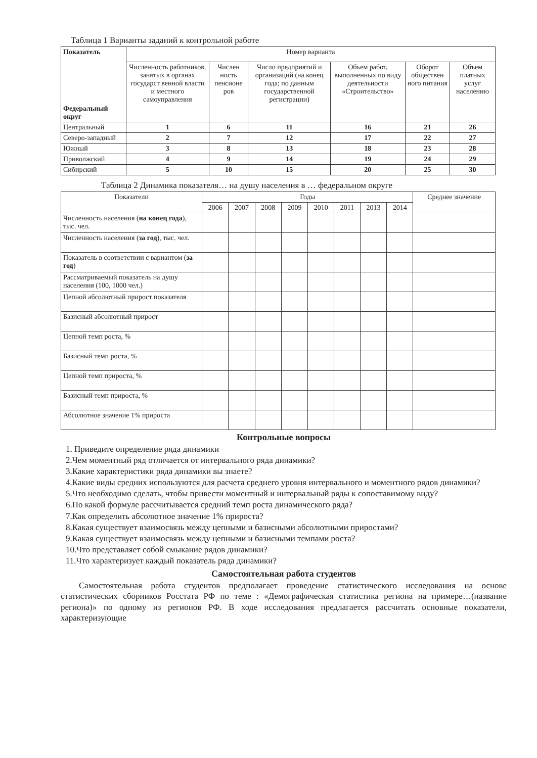Таблица 1 Варианты заданий к контрольной работе
| Показатель Федеральный округ | Номер варианта | | | | | |
| --- | --- | --- | --- | --- | --- | --- |
| | Численность работников, занятых в органах государст венной власти и местного самоуправления | Числен ность пенсионе ров | Число предприятий и организаций (на конец года; по данным государственной регистрации) | Объем работ, выполненных по виду деятельности «Строительство» | Оборот обществен ного питания | Объем платных услуг населению |
| Центральный | 1 | 6 | 11 | 16 | 21 | 26 |
| Северо-западный | 2 | 7 | 12 | 17 | 22 | 27 |
| Южный | 3 | 8 | 13 | 18 | 23 | 28 |
| Приволжский | 4 | 9 | 14 | 19 | 24 | 29 |
| Сибирский | 5 | 10 | 15 | 20 | 25 | 30 |
Таблица 2 Динамика показателя… на душу населения в … федеральном округе
| Показатели | Годы | | | | | | | | Среднее значение |
| --- | --- | --- | --- | --- | --- | --- | --- | --- | --- |
| | 2006 | 2007 | 2008 | 2009 | 2010 | 2011 | 2013 | 2014 | |
| Численность населения ( на конец года ), тыс. чел. | | | | | | | | | |
| Численность населения ( за год ), тыс. чел. | | | | | | | | | |
| Показатель в соответствии с вариантом ( за год ) | | | | | | | | | |
| Рассматриваемый показатель на душу населения (100, 1000 чел.) | | | | | | | | | |
| Цепной абсолютный прирост показателя | | | | | | | | | |
| Базисный абсолютный прирост | | | | | | | | | |
| Цепной темп роста, % | | | | | | | | | |
| Базисный темп роста, % | | | | | | | | | |
| Цепной темп прироста, % | | | | | | | | | |
| Базисный темп прироста, % | | | | | | | | | |
| Абсолютное значение 1% прироста | | | | | | | | | |
Контрольные вопросы
1. Приведите определение ряда динамики
2.Чем моментный ряд отличается от интервального ряда динамики?
3.Какие характеристики ряда динамики вы знаете?
4.Какие виды средних используются для расчета среднего уровня интервального и моментного рядов динамики?
5.Что необходимо сделать, чтобы привести моментный и интервальный ряды к сопоставимому виду?
6.По какой формуле рассчитывается средний темп роста динамического ряда?
7.Как определить абсолютное значение 1% прироста?
8.Какая существует взаимосвязь между цепными и базисными абсолютными приростами?
9.Какая существует взаимосвязь между цепными и базисными темпами роста?
10.Что представляет собой смыкание рядов динамики?
11.Что характеризует каждый показатель ряда динамики?
Самостоятельная работа студентов
Самостоятельная работа студентов предполагает проведение статистического исследования на основе статистических сборников Росстата РФ по теме : «Демографическая статистика региона на примере…(название региона)» по одному из регионов РФ. В ходе исследования предлагается рассчитать основные показатели, характеризующие